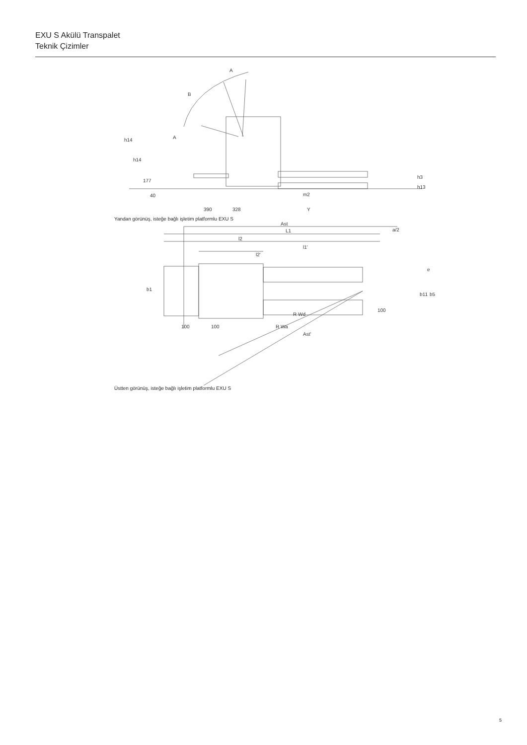EXU S Akülü Transpalet
Teknik Çizimler
A
B
A
h14
h14
177
40
390
328
Y
m2
h3
h13
Yandan görünüş, isteğe bağlı işletim platformlu EXU S
Ast
L1
a/2
l2
l1'
l2'
b1
e
b11
b5
R Wd
R Wa
100
100
100
Ast'
Üstten görünüş, isteğe bağlı işletim platformlu EXU S
5